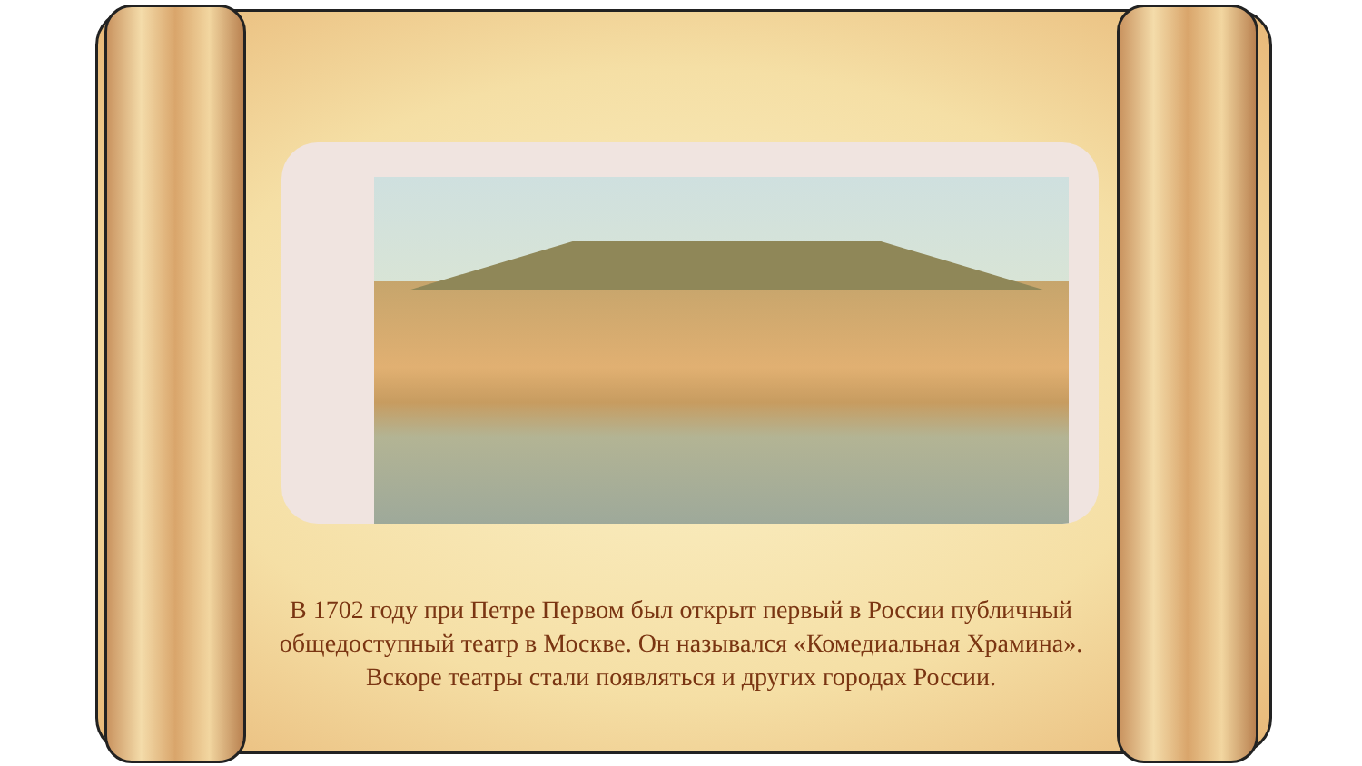В 1702 году при Петре Первом был открыт первый в России публичный общедоступный театр в Москве. Он назывался «Комедиальная Храмина». Вскоре театры стали появляться и других городах России.